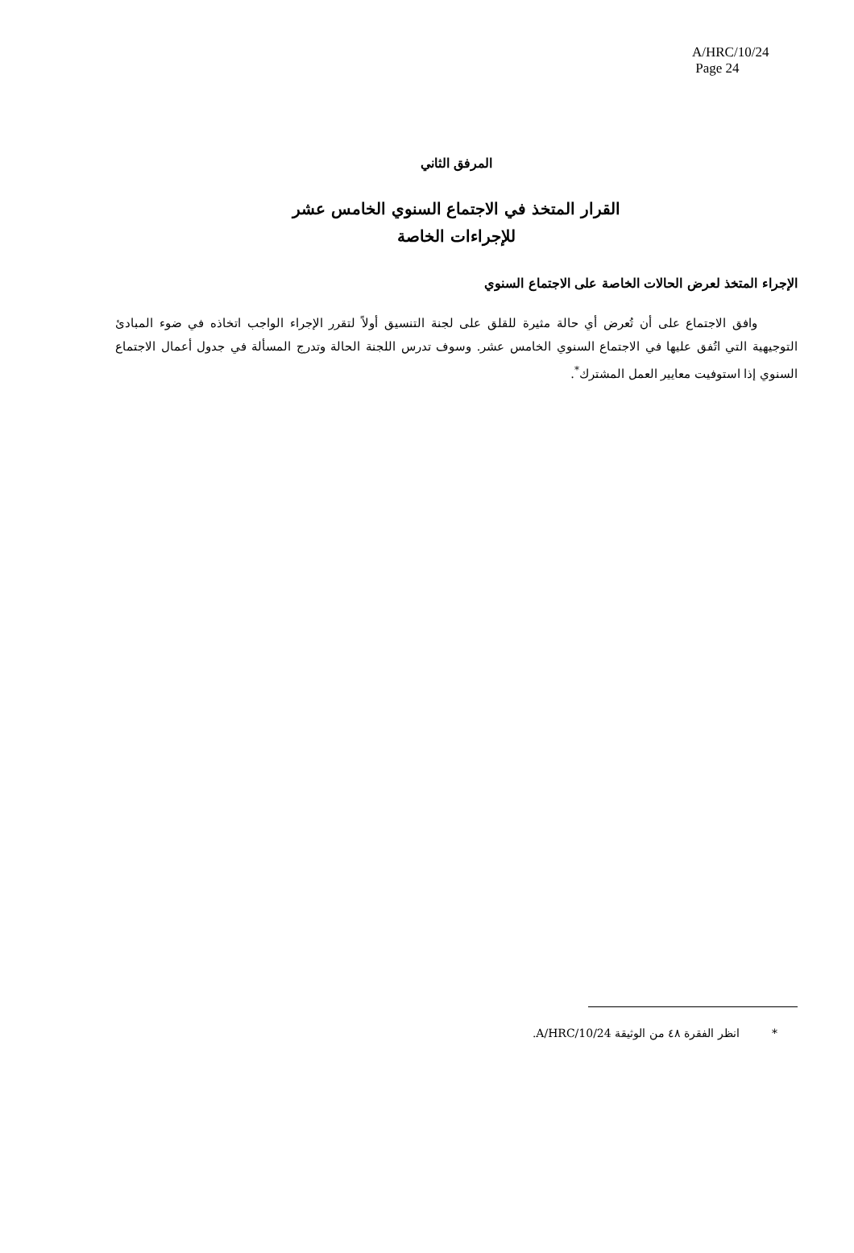A/HRC/10/24
Page 24
المرفق الثاني
القرار المتخذ في الاجتماع السنوي الخامس عشر
للإجراءات الخاصة
الإجراء المتخذ لعرض الحالات الخاصة على الاجتماع السنوي
وافق الاجتماع على أن تُعرض أي حالة مثيرة للقلق على لجنة التنسيق أولاً لتقرر الإجراء الواجب اتخاذه في ضوء المبادئ التوجيهية التي اتُفق عليها في الاجتماع السنوي الخامس عشر. وسوف تدرس اللجنة الحالة وتدرج المسألة في جدول أعمال الاجتماع السنوي إذا استوفيت معايير العمل المشترك<sup>*</sup>.
* انظر الفقرة ٤٨ من الوثيقة A/HRC/10/24.